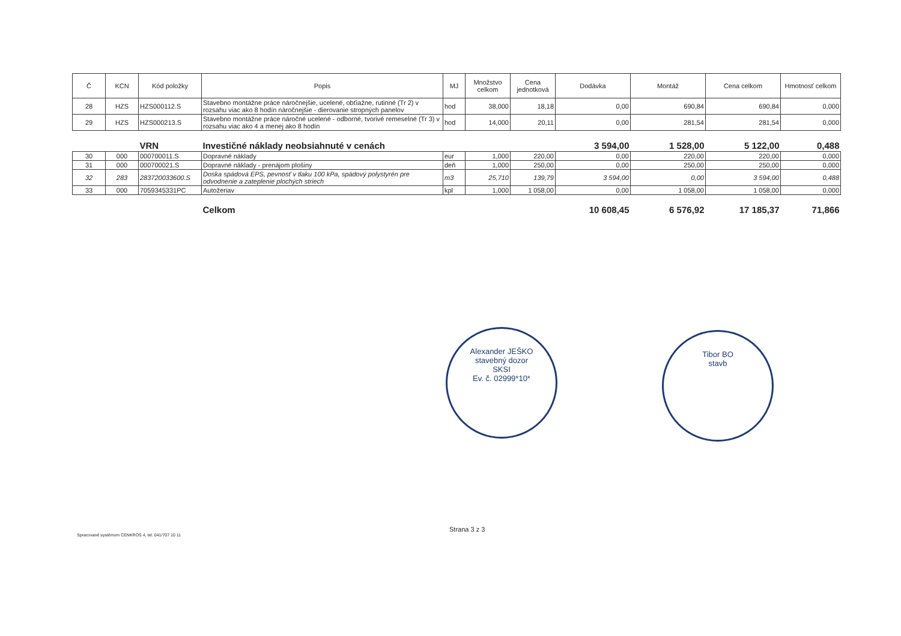| Č | KCN | Kód položky | Popis | MJ | Množstvo celkom | Cena jednotková | Dodávka | Montáž | Cena celkom | Hmotnosť celkom |
| --- | --- | --- | --- | --- | --- | --- | --- | --- | --- | --- |
| 28 | HZS | HZS000112.S | Stavebno montážne práce náročnejšie, ucelené, obťiažne, rutinné (Tr 2) v rozsahu viac ako 8 hodín náročnejšie - dierovanie stropných panelov | hod | 38,000 | 18,18 | 0,00 | 690,84 | 690,84 | 0,000 |
| 29 | HZS | HZS000213.S | Stavebno montážne práce náročné ucelené - odborné, tvorivé remeselné (Tr 3) v rozsahu viac ako 4 a menej ako 8 hodín | hod | 14,000 | 20,11 | 0,00 | 281,54 | 281,54 | 0,000 |
| | | VRN | Investičné náklady neobsiahnuté v cenách | | | | 3 594,00 | 1 528,00 | 5 122,00 | 0,488 |
| 30 | 000 | 000700011.S | Dopravné náklady | eur | 1,000 | 220,00 | 0,00 | 220,00 | 220,00 | 0,000 |
| 31 | 000 | 000700021.S | Dopravné náklady - prenájom plošiny | deň | 1,000 | 250,00 | 0,00 | 250,00 | 250,00 | 0,000 |
| 32 | 283 | 283720033600.S | Doska spádová EPS, pevnosť v tlaku 100 kPa, spádový polystyrén pre odvodnenie a zateplenie plochých striech | m3 | 25,710 | 139,79 | 3 594,00 | 0,00 | 3 594,00 | 0,488 |
| 33 | 000 | 7059345331PC | Autožeriav | kpl | 1,000 | 1 058,00 | 0,00 | 1 058,00 | 1 058,00 | 0,000 |
| | | | Celkom | | | | 10 608,45 | 6 576,92 | 17 185,37 | 71,866 |
Alexander JEŠKO
stavebný dozor
SKSI
Ev. č. 02999*10*
Tibor BO
stavb
Spracované systémom CENKROS 4, tel. 041/707 10 11
Strana 3 z 3